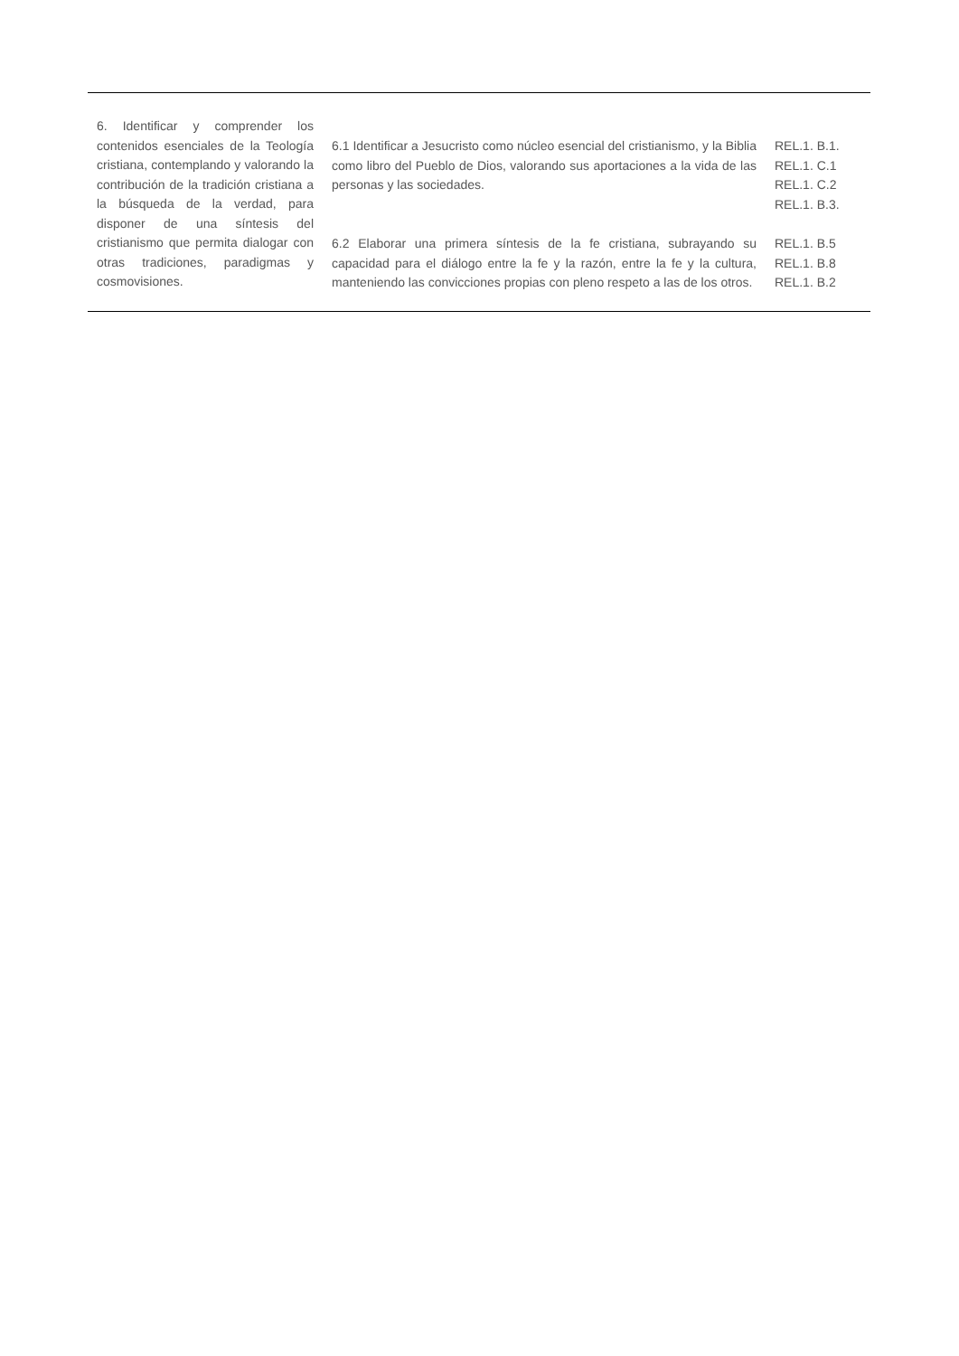| 6. Identificar y comprender los contenidos esenciales de la Teología cristiana, contemplando y valorando la contribución de la tradición cristiana a la búsqueda de la verdad, para disponer de una síntesis del cristianismo que permita dialogar con otras tradiciones, paradigmas y cosmovisiones. | 6.1 Identificar a Jesucristo como núcleo esencial del cristianismo, y la Biblia como libro del Pueblo de Dios, valorando sus aportaciones a la vida de las personas y las sociedades. | REL.1. B.1. REL.1. C.1 REL.1. C.2 REL.1. B.3. |
| | 6.2 Elaborar una primera síntesis de la fe cristiana, subrayando su capacidad para el diálogo entre la fe y la razón, entre la fe y la cultura, manteniendo las convicciones propias con pleno respeto a las de los otros. | REL.1. B.5 REL.1. B.8 REL.1. B.2 |